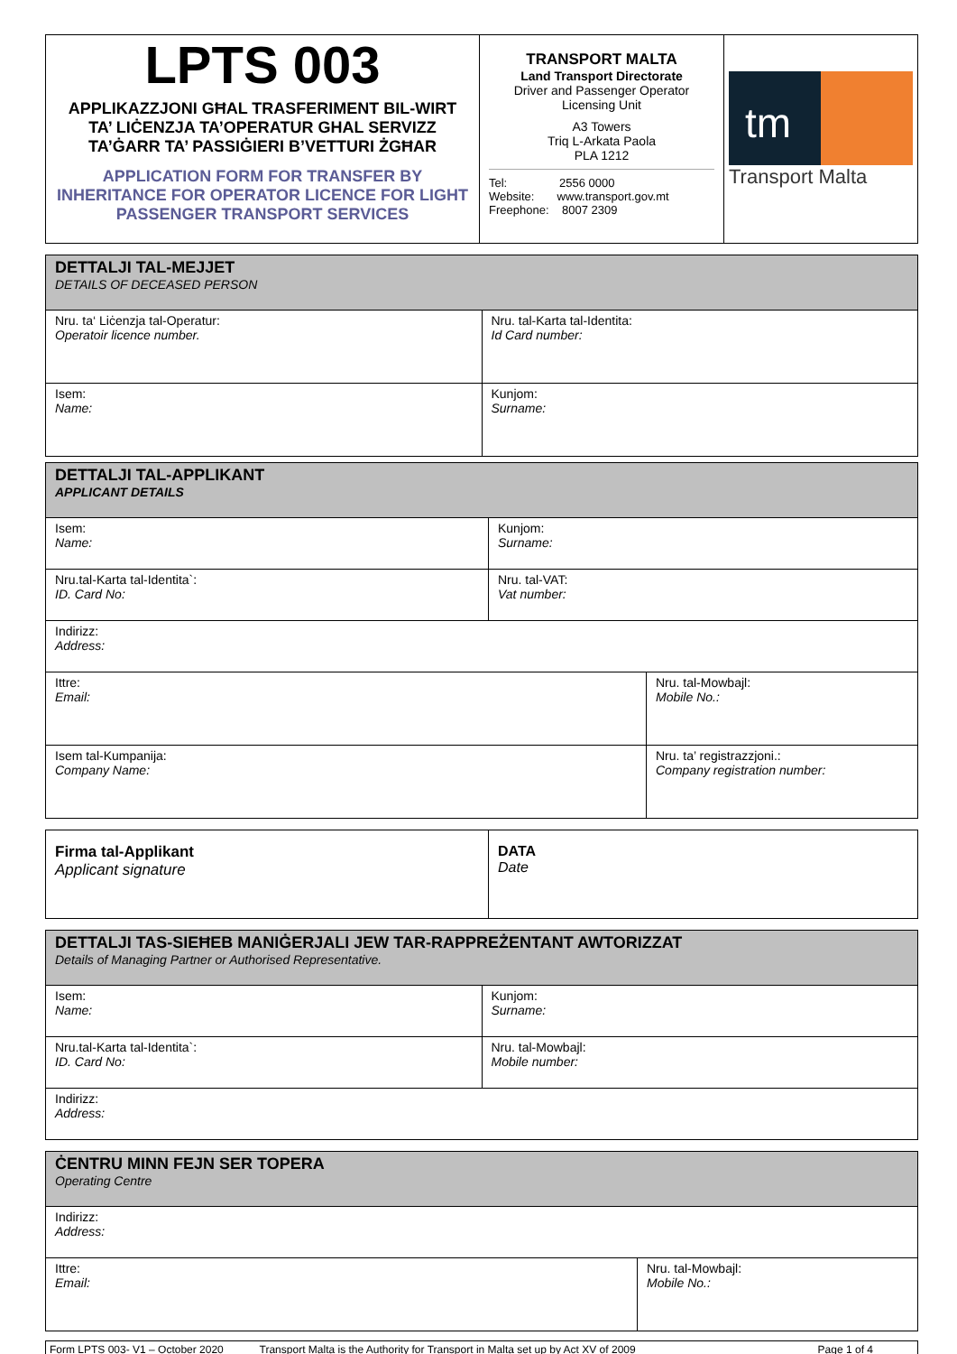| LPTS 003 APPLIKAZZJONI GĦAL TRASFERIMENT BIL-WIRT TA’ LIĊENZJA TA’OPERATUR GHAL SERVIZZ TA’ĠARR TA’ PASSIĠIERI B’VETTURI ŻGĦAR APPLICATION FORM FOR TRANSFER BY INHERITANCE FOR OPERATOR LICENCE FOR LIGHT PASSENGER TRANSPORT SERVICES | TRANSPORT MALTA Land Transport Directorate Driver and Passenger Operator Licensing Unit A3 Towers Triq L-Arkata Paola PLA 1212 Tel: 2556 0000 Website: www.transport.gov.mt Freephone: 8007 2309 | tm Transport Malta |
| DETTALJI TAL-MEJJET DETAILS OF DECEASED PERSON | |
| Nru. ta‘ Liċenzja tal-Operatur: Operatoir licence number. | Nru. tal-Karta tal-Identita: Id Card number: |
| Isem: Name: | Kunjom: Surname: |
| DETTALJI TAL-APPLIKANT APPLICANT DETAILS | | |
| Isem: Name: | Kunjom: Surname: | |
| Nru.tal-Karta tal-Identita`: ID. Card No: | Nru. tal-VAT: Vat number: | |
| Indirizz: Address: | | |
| Ittre: Email: | | Nru. tal-Mowbajl: Mobile No.: |
| Isem tal-Kumpanija: Company Name: | | Nru. ta’ registrazzjoni.: Company registration number: |
| Firma tal-Applikant Applicant signature | DATA Date |
| DETTALJI TAS-SIEĦEB MANIĠERJALI JEW TAR-RAPPREŻENTANT AWTORIZZAT Details of Managing Partner or Authorised Representative. | |
| Isem: Name: | Kunjom: Surname: |
| Nru.tal-Karta tal-Identita`: ID. Card No: | Nru. tal-Mowbajl: Mobile number: |
| Indirizz: Address: | |
| ĊENTRU MINN FEJN SER TOPERA Operating Centre | |
| Indirizz: Address: | |
| Ittre: Email: | Nru. tal-Mowbajl: Mobile No.: |
| Form LPTS 003- V1 – October 2020 Transport Malta is the Authority for Transport in Malta set up by Act XV of 2009 Page 1 of 4 |